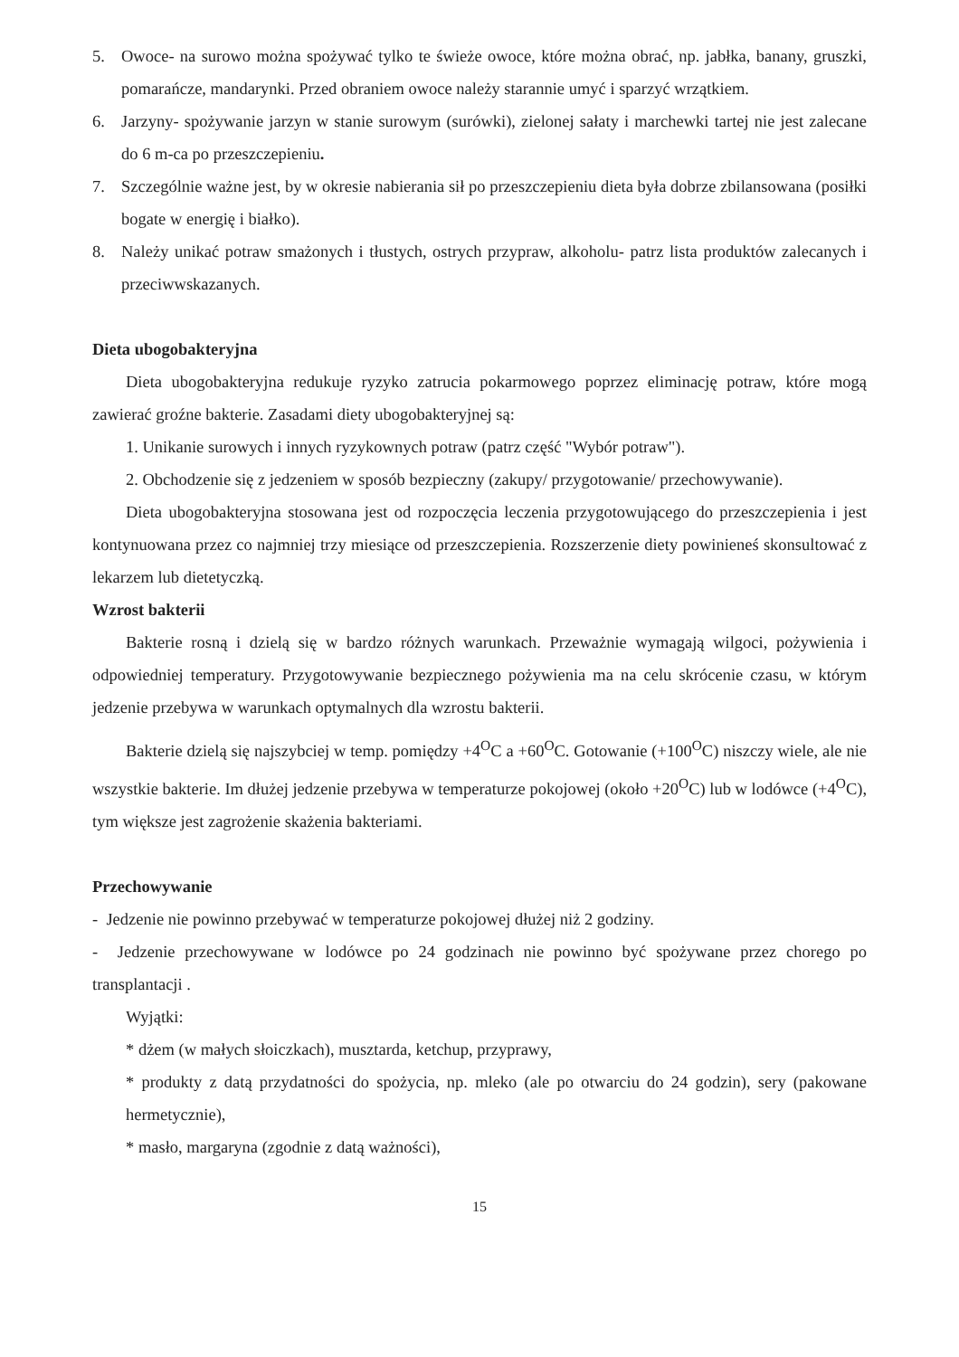5. Owoce- na surowo można spożywać tylko te świeże owoce, które można obrać, np. jabłka, banany, gruszki, pomarańcze, mandarynki. Przed obraniem owoce należy starannie umyć i sparzyć wrzątkiem.
6. Jarzyny- spożywanie jarzyn w stanie surowym (surówki), zielonej sałaty i marchewki tartej nie jest zalecane do 6 m-ca po przeszczepieniu.
7. Szczególnie ważne jest, by w okresie nabierania sił po przeszczepieniu dieta była dobrze zbilansowana (posiłki bogate w energię i białko).
8. Należy unikać potraw smażonych i tłustych, ostrych przypraw, alkoholu- patrz lista produktów zalecanych i przeciwwskazanych.
Dieta ubogobakteryjna
Dieta ubogobakteryjna redukuje ryzyko zatrucia pokarmowego poprzez eliminację potraw, które mogą zawierać groźne bakterie. Zasadami diety ubogobakteryjnej są:
1. Unikanie surowych i innych ryzykownych potraw (patrz część "Wybór potraw").
2. Obchodzenie się z jedzeniem w sposób bezpieczny (zakupy/ przygotowanie/ przechowywanie).
Dieta ubogobakteryjna stosowana jest od rozpoczęcia leczenia przygotowującego do przeszczepienia i jest kontynuowana przez co najmniej trzy miesiące od przeszczepienia. Rozszerzenie diety powinieneś skonsultować z lekarzem lub dietetyczką.
Wzrost bakterii
Bakterie rosną i dzielą się w bardzo różnych warunkach. Przeważnie wymagają wilgoci, pożywienia i odpowiedniej temperatury. Przygotowywanie bezpiecznego pożywienia ma na celu skrócenie czasu, w którym jedzenie przebywa w warunkach optymalnych dla wzrostu bakterii.
Bakterie dzielą się najszybciej w temp. pomiędzy +4<sup>O</sup>C a +60<sup>O</sup>C. Gotowanie (+100<sup>O</sup>C) niszczy wiele, ale nie wszystkie bakterie. Im dłużej jedzenie przebywa w temperaturze pokojowej (około +20<sup>O</sup>C) lub w lodówce (+4<sup>O</sup>C), tym większe jest zagrożenie skażenia bakteriami.
Przechowywanie
- Jedzenie nie powinno przebywać w temperaturze pokojowej dłużej niż 2 godziny.
- Jedzenie przechowywane w lodówce po 24 godzinach nie powinno być spożywane przez chorego po transplantacji .
Wyjątki:
* dżem (w małych słoiczkach), musztarda, ketchup, przyprawy,
* produkty z datą przydatności do spożycia, np. mleko (ale po otwarciu do 24 godzin), sery (pakowane hermetycznie),
* masło, margaryna (zgodnie z datą ważności),
15